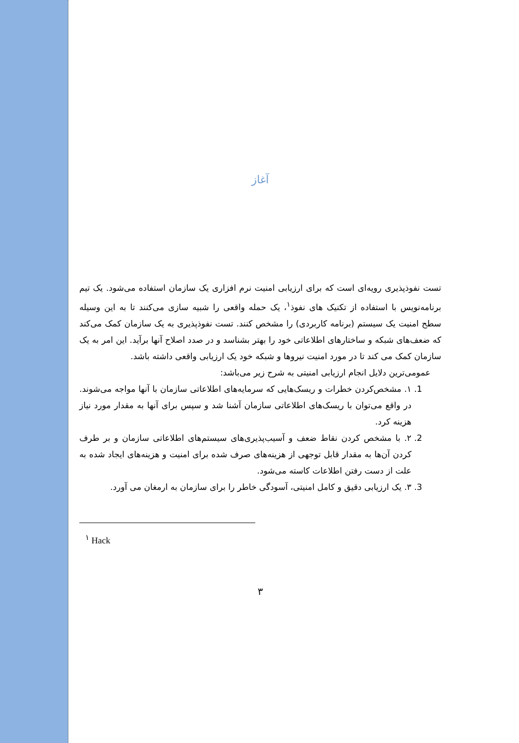آغاز
تست نفوذپذیری رویه‌ای است که برای ارزیابی امنیت نرم افزاری یک سازمان استفاده می‌شود. یک تیم برنامه‌نویس با استفاده از تکنیک های نفوذ<sup>۱</sup>، یک حمله واقعی را شبیه سازی می‌کنند تا به این وسیله سطح امنیت یک سیستم (برنامه کاربردی) را مشخص کنند. تست نفوذپذیری به یک سازمان کمک می‌کند که ضعف‌های شبکه و ساختارهای اطلاعاتی خود را بهتر بشناسد و در صدد اصلاح آنها برآید. این امر به یک سازمان کمک می کند تا در مورد امنیت نیروها و شبکه خود یک ارزیابی واقعی داشته باشد.
عمومی‌ترین دلایل انجام ارزیابی امنیتی به شرح زیر می‌باشد:
1. ۱. مشخص‌کردن خطرات و ریسک‌هایی که سرمایه‌های اطلاعاتی سازمان با آنها مواجه می‌شوند. در واقع می‌توان با ریسک‌های اطلاعاتی سازمان آشنا شد و سپس برای آنها به مقدار مورد نیاز هزینه کرد.
2. ۲. با مشخص کردن نقاط ضعف و آسیب‌پذیری‌های سیستم‌های اطلاعاتی سازمان و بر طرف کردن آن‌ها به مقدار قابل توجهی از هزینه‌های صرف شده برای امنیت و هزینه‌های ایجاد شده به علت از دست رفتن اطلاعات کاسته می‌شود.
3. ۳. یک ارزیابی دقیق و کامل امنیتی، آسودگی خاطر را برای سازمان به ارمغان می آورد.
<sup>۱</sup> Hack
۳